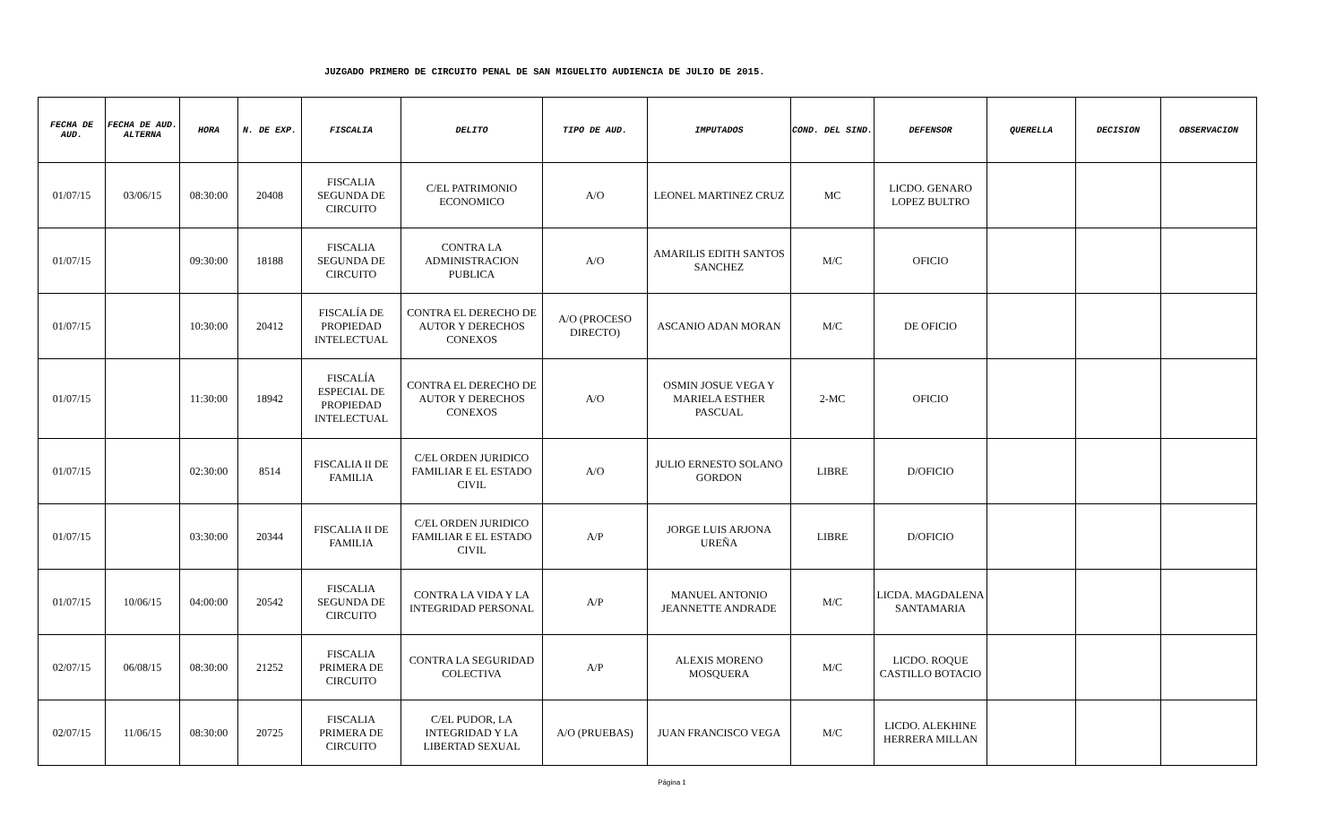JUZGADO PRIMERO DE CIRCUITO PENAL DE SAN MIGUELITO AUDIENCIA DE JULIO DE 2015.
| FECHA DE AUD. | FECHA DE AUD. ALTERNA | HORA | N. DE EXP. | FISCALIA | DELITO | TIPO DE AUD. | IMPUTADOS | COND. DEL SIND. | DEFENSOR | QUERELLA | DECISION | OBSERVACION |
| --- | --- | --- | --- | --- | --- | --- | --- | --- | --- | --- | --- | --- |
| 01/07/15 | 03/06/15 | 08:30:00 | 20408 | FISCALIA SEGUNDA DE CIRCUITO | C/EL PATRIMONIO ECONOMICO | A/O | LEONEL MARTINEZ CRUZ | MC | LICDO. GENARO LOPEZ BULTRO | | | |
| 01/07/15 | | 09:30:00 | 18188 | FISCALIA SEGUNDA DE CIRCUITO | CONTRA LA ADMINISTRACION PUBLICA | A/O | AMARILIS EDITH SANTOS SANCHEZ | M/C | OFICIO | | | |
| 01/07/15 | | 10:30:00 | 20412 | FISCALÍA DE PROPIEDAD INTELECTUAL | CONTRA EL DERECHO DE AUTOR Y DERECHOS CONEXOS | A/O (PROCESO DIRECTO) | ASCANIO ADAN MORAN | M/C | DE OFICIO | | | |
| 01/07/15 | | 11:30:00 | 18942 | FISCALÍA ESPECIAL DE PROPIEDAD INTELECTUAL | CONTRA EL DERECHO DE AUTOR Y DERECHOS CONEXOS | A/O | OSMIN JOSUE VEGA Y MARIELA ESTHER PASCUAL | 2-MC | OFICIO | | | |
| 01/07/15 | | 02:30:00 | 8514 | FISCALIA II DE FAMILIA | C/EL ORDEN JURIDICO FAMILIAR E EL ESTADO CIVIL | A/O | JULIO ERNESTO SOLANO GORDON | LIBRE | D/OFICIO | | | |
| 01/07/15 | | 03:30:00 | 20344 | FISCALIA II DE FAMILIA | C/EL ORDEN JURIDICO FAMILIAR E EL ESTADO CIVIL | A/P | JORGE LUIS ARJONA UREÑA | LIBRE | D/OFICIO | | | |
| 01/07/15 | 10/06/15 | 04:00:00 | 20542 | FISCALIA SEGUNDA DE CIRCUITO | CONTRA LA VIDA Y LA INTEGRIDAD PERSONAL | A/P | MANUEL ANTONIO JEANNETTE ANDRADE | M/C | LICDA. MAGDALENA SANTAMARIA | | | |
| 02/07/15 | 06/08/15 | 08:30:00 | 21252 | FISCALIA PRIMERA DE CIRCUITO | CONTRA LA SEGURIDAD COLECTIVA | A/P | ALEXIS MORENO MOSQUERA | M/C | LICDO. ROQUE CASTILLO BOTACIO | | | |
| 02/07/15 | 11/06/15 | 08:30:00 | 20725 | FISCALIA PRIMERA DE CIRCUITO | C/EL PUDOR, LA INTEGRIDAD Y LA LIBERTAD SEXUAL | A/O (PRUEBAS) | JUAN FRANCISCO VEGA | M/C | LICDO. ALEKHINE HERRERA MILLAN | | | |
Página 1